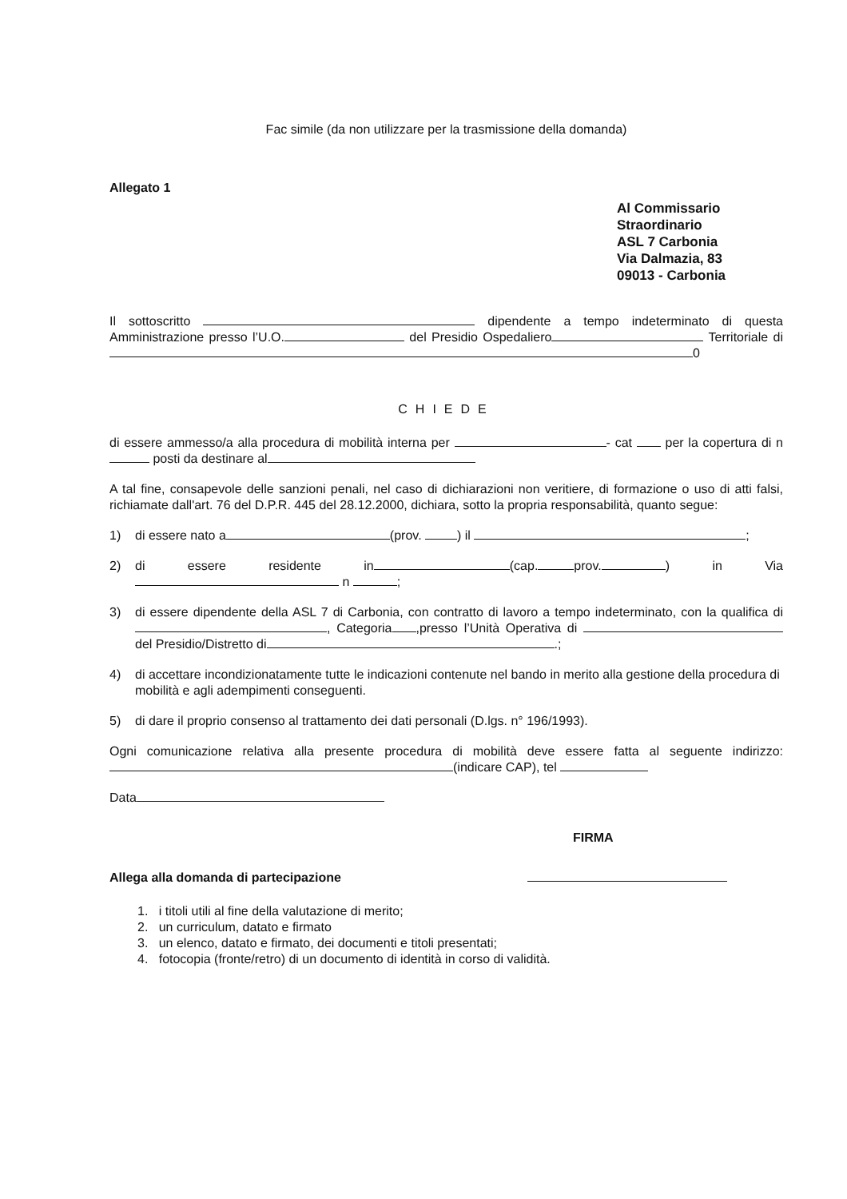Fac simile (da non utilizzare per la trasmissione della domanda)
Allegato 1
Al Commissario
Straordinario
ASL 7 Carbonia
Via Dalmazia, 83
09013 - Carbonia
Il sottoscritto dipendente a tempo indeterminato di questa Amministrazione presso l’U.O. del Presidio Ospedaliero Territoriale di 0
CHIEDE
di essere ammesso/a alla procedura di mobilità interna per - cat per la copertura di n posti da destinare al
A tal fine, consapevole delle sanzioni penali, nel caso di dichiarazioni non veritiere, di formazione o uso di atti falsi, richiamate dall'art. 76 del D.P.R. 445 del 28.12.2000, dichiara, sotto la propria responsabilità, quanto segue:
1) di essere nato a (prov. ) il ;
2) di essere residente in (cap. prov. ) in Via n ;
3) di essere dipendente della ASL 7 di Carbonia, con contratto di lavoro a tempo indeterminato, con la qualifica di , Categoria ,presso l’Unità Operativa di del Presidio/Distretto di .;
4) di accettare incondizionatamente tutte le indicazioni contenute nel bando in merito alla gestione della procedura di mobilità e agli adempimenti conseguenti.
5) di dare il proprio consenso al trattamento dei dati personali (D.lgs. n° 196/1993).
Ogni comunicazione relativa alla presente procedura di mobilità deve essere fatta al seguente indirizzo: (indicare CAP), tel
Data
FIRMA
Allega alla domanda di partecipazione
1. i titoli utili al fine della valutazione di merito;
2. un curriculum, datato e firmato
3. un elenco, datato e firmato, dei documenti e titoli presentati;
4. fotocopia (fronte/retro) di un documento di identità in corso di validità.